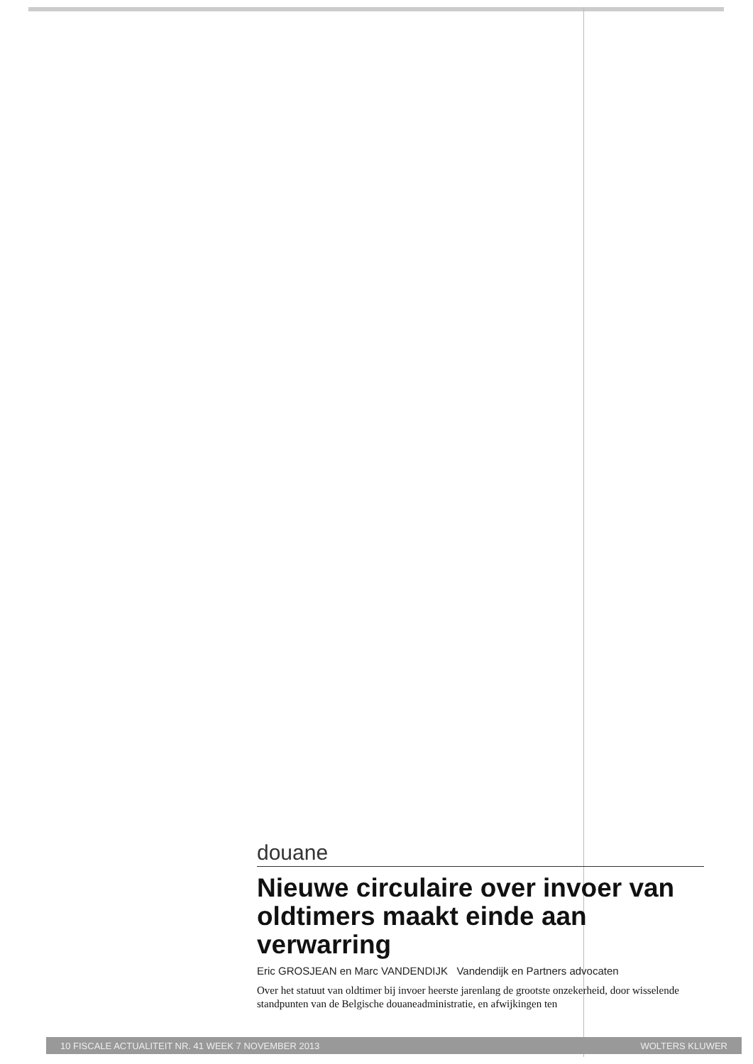douane
Nieuwe circulaire over invoer van oldtimers maakt einde aan verwarring
Eric GROSJEAN en Marc VANDENDIJK Vandendijk en Partners advocaten
Over het statuut van oldtimer bij invoer heerste jarenlang de grootste onzekerheid, door wisselende standpunten van de Belgische douaneadministratie, en afwijkingen ten
10 FISCALE ACTUALITEIT NR. 41 WEEK 7 NOVEMBER 2013 WOLTERS KLUWER